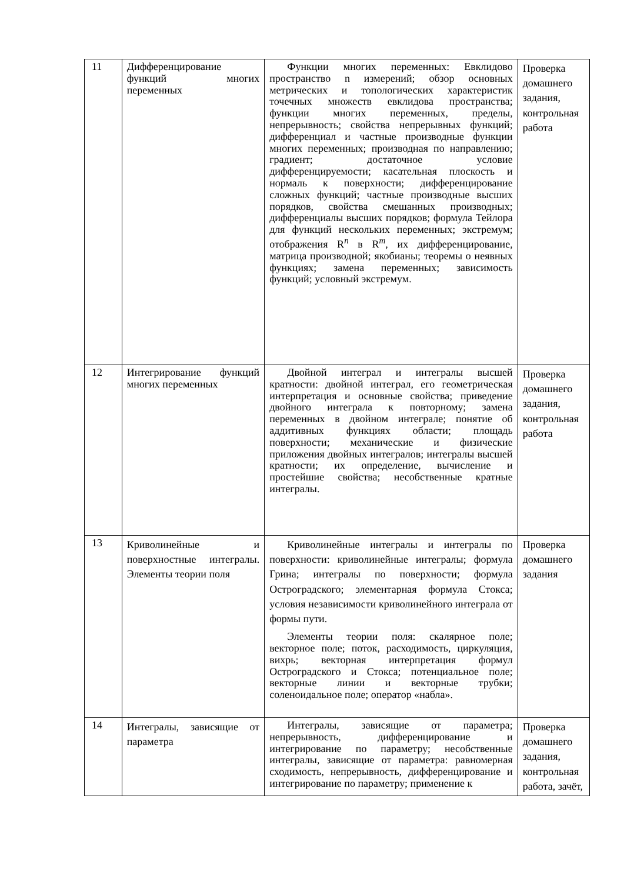| 11 | Дифференцирование функций многих переменных | Функции многих переменных: Евклидово пространство n измерений; обзор основных метрических и топологических характеристик точечных множеств евклидова пространства; функции многих переменных, пределы, непрерывность; свойства непрерывных функций; дифференциал и частные производные функции многих переменных; производная по направлению; градиент; достаточное условие дифференцируемости; касательная плоскость и нормаль к поверхности; дифференцирование сложных функций; частные производные высших порядков, свойства смешанных производных; дифференциалы высших порядков; формула Тейлора для функций нескольких переменных; экстремум; отображения R<sup>n</sup> в R<sup>m</sup>, их дифференцирование, матрица производной; якобианы; теоремы о неявных функциях; замена переменных; зависимость функций; условный экстремум. | Проверка домашнего задания, контрольная работа |
| 12 | Интегрирование функций многих переменных | Двойной интеграл и интегралы высшей кратности: двойной интеграл, его геометрическая интерпретация и основные свойства; приведение двойного интеграла к повторному; замена переменных в двойном интеграле; понятие об аддитивных функциях области; площадь поверхности; механические и физические приложения двойных интегралов; интегралы высшей кратности; их определение, вычисление и простейшие свойства; несобственные кратные интегралы. | Проверка домашнего задания, контрольная работа |
| 13 | Криволинейные и поверхностные интегралы. Элементы теории поля | Криволинейные интегралы и интегралы по поверхности: криволинейные интегралы; формула Грина; интегралы по поверхности; формула Остроградского; элементарная формула Стокса; условия независимости криволинейного интеграла от формы пути. Элементы теории поля: скалярное поле; векторное поле; поток, расходимость, циркуляция, вихрь; векторная интерпретация формул Остроградского и Стокса; потенциальное поле; векторные линии и векторные трубки; соленоидальное поле; оператор «набла». | Проверка домашнего задания |
| 14 | Интегралы, зависящие от параметра | Интегралы, зависящие от параметра; непрерывность, дифференцирование и интегрирование по параметру; несобственные интегралы, зависящие от параметра: равномерная сходимость, непрерывность, дифференцирование и интегрирование по параметру; применение к | Проверка домашнего задания, контрольная работа, зачёт, |